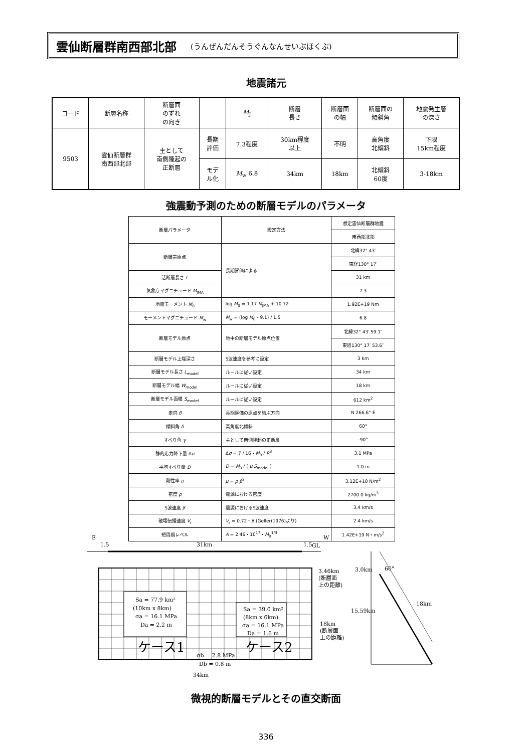雲仙断層群南西部北部 (うんぜんだんそうぐんなんせいぶほくぶ)
地震諸元
| コード | 断層名称 | 断層面 のずれ の向き | | M<sub>J</sub> | 断層 長さ | 断層面 の幅 | 断層面の 傾斜角 | 地震発生層 の深さ |
| --- | --- | --- | --- | --- | --- | --- | --- | --- |
| 9503 | 雲仙断層群 南西部北部 | 主として 南側隆起の 正断層 | 長期 評価 | 7.3程度 | 30km程度 以上 | 不明 | 高角度 北傾斜 | 下限 15km程度 |
| | | | モデ ル化 | M<sub>w</sub> 6.8 | 34km | 18km | 北傾斜 60度 | 3-18km |
強震動予測のための断層モデルのパラメータ
| 断層パラメータ | 設定方法 | 想定雲仙断層群地震 |
| --- | --- | --- |
| | | 南西部北部 |
| 断層帯原点 | 長期評価による | 北緯32° 43′ |
| | | 東経130° 17′ |
| 活断層長さ L | | 31 km |
| 気象庁マグニチュード M<sub>JMA</sub> | | 7.3 |
| 地震モーメント M<sub>0</sub> | log M<sub>0</sub> = 1.17 M<sub>JMA</sub> + 10.72 | 1.92E+19 Nm |
| モーメントマグニチュード M<sub>w</sub> | M<sub>w</sub> = (log M<sub>0</sub> - 9.1) / 1.5 | 6.8 |
| 断層モデル原点 | 地中の断層モデル原点位置 | 北緯32° 43′ 59.1″ |
| | | 東経130° 17′ 53.6″ |
| 断層モデル上端深さ | S波速度を参考に設定 | 3 km |
| 断層モデル長さ L<sub>model</sub> | ルールに従い設定 | 34 km |
| 断層モデル幅 W<sub>model</sub> | ルールに従い設定 | 18 km |
| 断層モデル面積 S<sub>model</sub> | ルールに従い設定 | 612 km<sup>2</sup> |
| 走向 θ | 長期評価の原点を結ぶ方向 | N 266.6° E |
| 傾斜角 δ | 高角度北傾斜 | 60° |
| すべり角 γ | 主として南側隆起の正断層 | -90° |
| 静的応力降下量 Δ σ | Δ σ = 7 / 16・ M<sub>0</sub> / R<sup>3</sup> | 3.1 MPa |
| 平均すべり量 D | D = M<sub>0</sub> / ( μ S<sub>model</sub> ) | 1.0 m |
| 剛性率 μ | μ = ρ β<sup>2</sup> | 3.12E+10 N/m<sup>2</sup> |
| 密度 ρ | 震源における密度 | 2700.0 kg/m<sup>3</sup> |
| S波速度 β | 震源におけるS波速度 | 3.4 km/s |
| 破壊伝播速度 V<sub>r</sub> | V<sub>r</sub> = 0.72・ β (Geller(1976)より) | 2.4 km/s |
| 短周期レベル | A = 2.46・10<sup>17</sup>・ M<sub>0</sub><sup>1/3</sup> | 1.42E+19 N・m/s<sup>2</sup> |
E
W
1.5
31km
1.5
GL
Sa = 77.9 km²
(10km x 8km)
σa = 16.1 MPa
Da = 2.2 m
Sa = 39.0 km²
(8km x 6km)
σa = 16.1 MPa
Da = 1.6 m
ケース1
ケース2
σb = 2.8 MPa
Db = 0.8 m
34km
3.46km
(断層面
上の距離)
18km
(断層面
上の距離)
3.0km
60°
15.59km
18km
微視的断層モデルとその直交断面
336